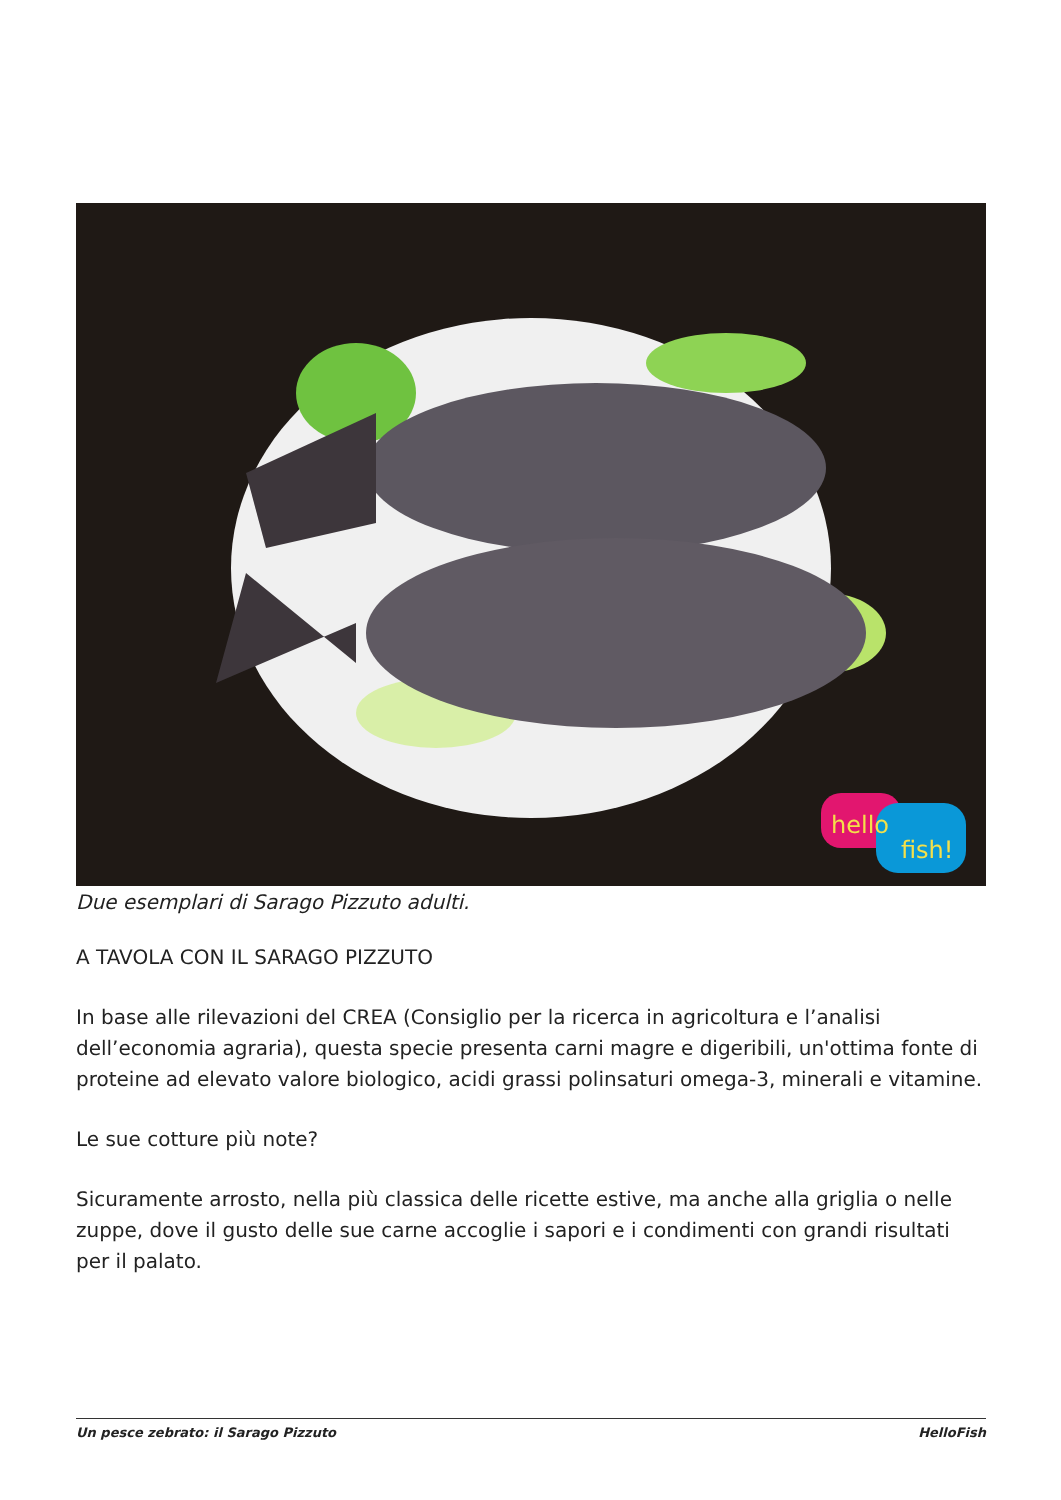hello
fish!
Due esemplari di Sarago Pizzuto adulti.
A TAVOLA CON IL SARAGO PIZZUTO
In base alle rilevazioni del CREA (Consiglio per la ricerca in agricoltura e l’analisi dell’economia agraria), questa specie presenta carni magre e digeribili, un'ottima fonte di proteine ad elevato valore biologico, acidi grassi polinsaturi omega-3, minerali e vitamine.
Le sue cotture più note?
Sicuramente arrosto, nella più classica delle ricette estive, ma anche alla griglia o nelle zuppe, dove il gusto delle sue carne accoglie i sapori e i condimenti con grandi risultati per il palato.
Un pesce zebrato: il Sarago Pizzuto HelloFish